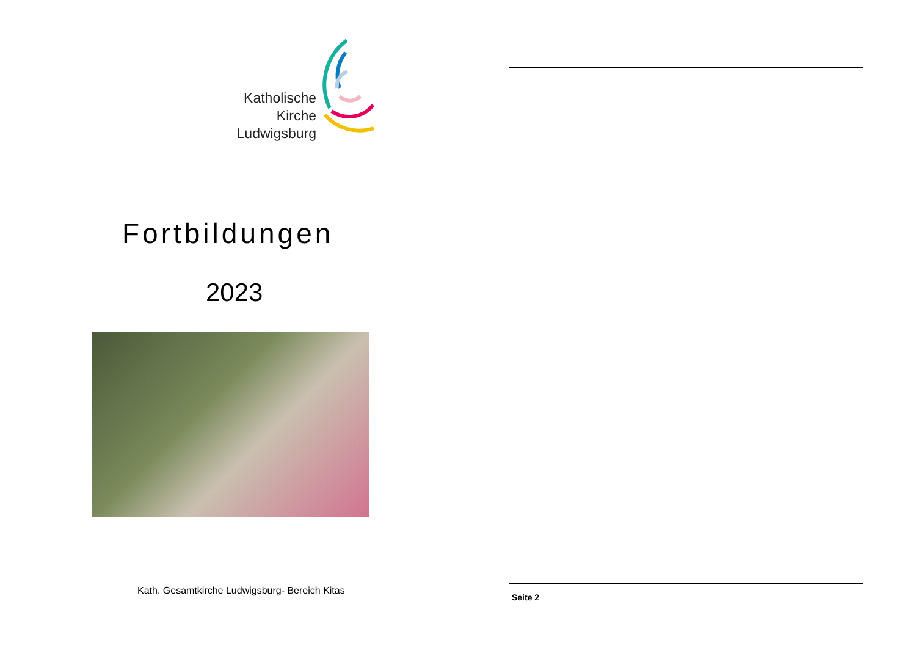Katholische
Kirche
Ludwigsburg
Fortbildungen
2023
Kath. Gesamtkirche Ludwigsburg- Bereich Kitas
Seite 2